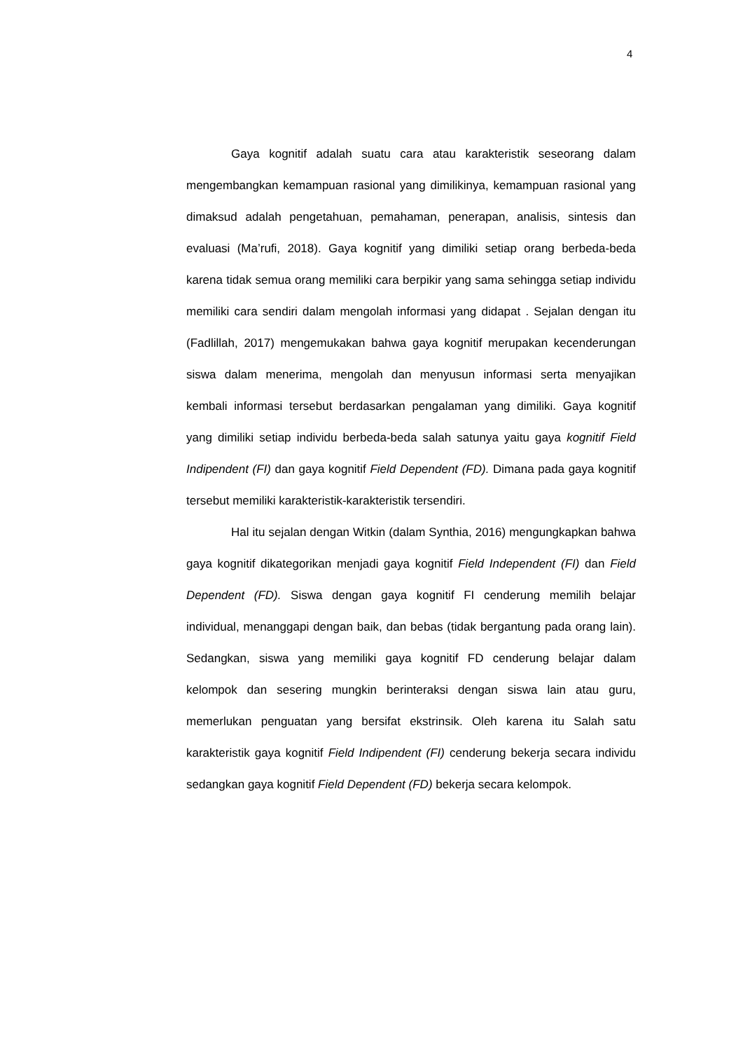4
Gaya kognitif adalah suatu cara atau karakteristik seseorang dalam mengembangkan kemampuan rasional yang dimilikinya, kemampuan rasional yang dimaksud adalah pengetahuan, pemahaman, penerapan, analisis, sintesis dan evaluasi (Ma’rufi, 2018). Gaya kognitif yang dimiliki setiap orang berbeda-beda karena tidak semua orang memiliki cara berpikir yang sama sehingga setiap individu memiliki cara sendiri dalam mengolah informasi yang didapat . Sejalan dengan itu (Fadlillah, 2017) mengemukakan bahwa gaya kognitif merupakan kecenderungan siswa dalam menerima, mengolah dan menyusun informasi serta menyajikan kembali informasi tersebut berdasarkan pengalaman yang dimiliki. Gaya kognitif yang dimiliki setiap individu berbeda-beda salah satunya yaitu gaya kognitif Field Indipendent (FI) dan gaya kognitif Field Dependent (FD). Dimana pada gaya kognitif tersebut memiliki karakteristik-karakteristik tersendiri.
Hal itu sejalan dengan Witkin (dalam Synthia, 2016) mengungkapkan bahwa gaya kognitif dikategorikan menjadi gaya kognitif Field Independent (FI) dan Field Dependent (FD). Siswa dengan gaya kognitif FI cenderung memilih belajar individual, menanggapi dengan baik, dan bebas (tidak bergantung pada orang lain). Sedangkan, siswa yang memiliki gaya kognitif FD cenderung belajar dalam kelompok dan sesering mungkin berinteraksi dengan siswa lain atau guru, memerlukan penguatan yang bersifat ekstrinsik. Oleh karena itu Salah satu karakteristik gaya kognitif Field Indipendent (FI) cenderung bekerja secara individu sedangkan gaya kognitif Field Dependent (FD) bekerja secara kelompok.